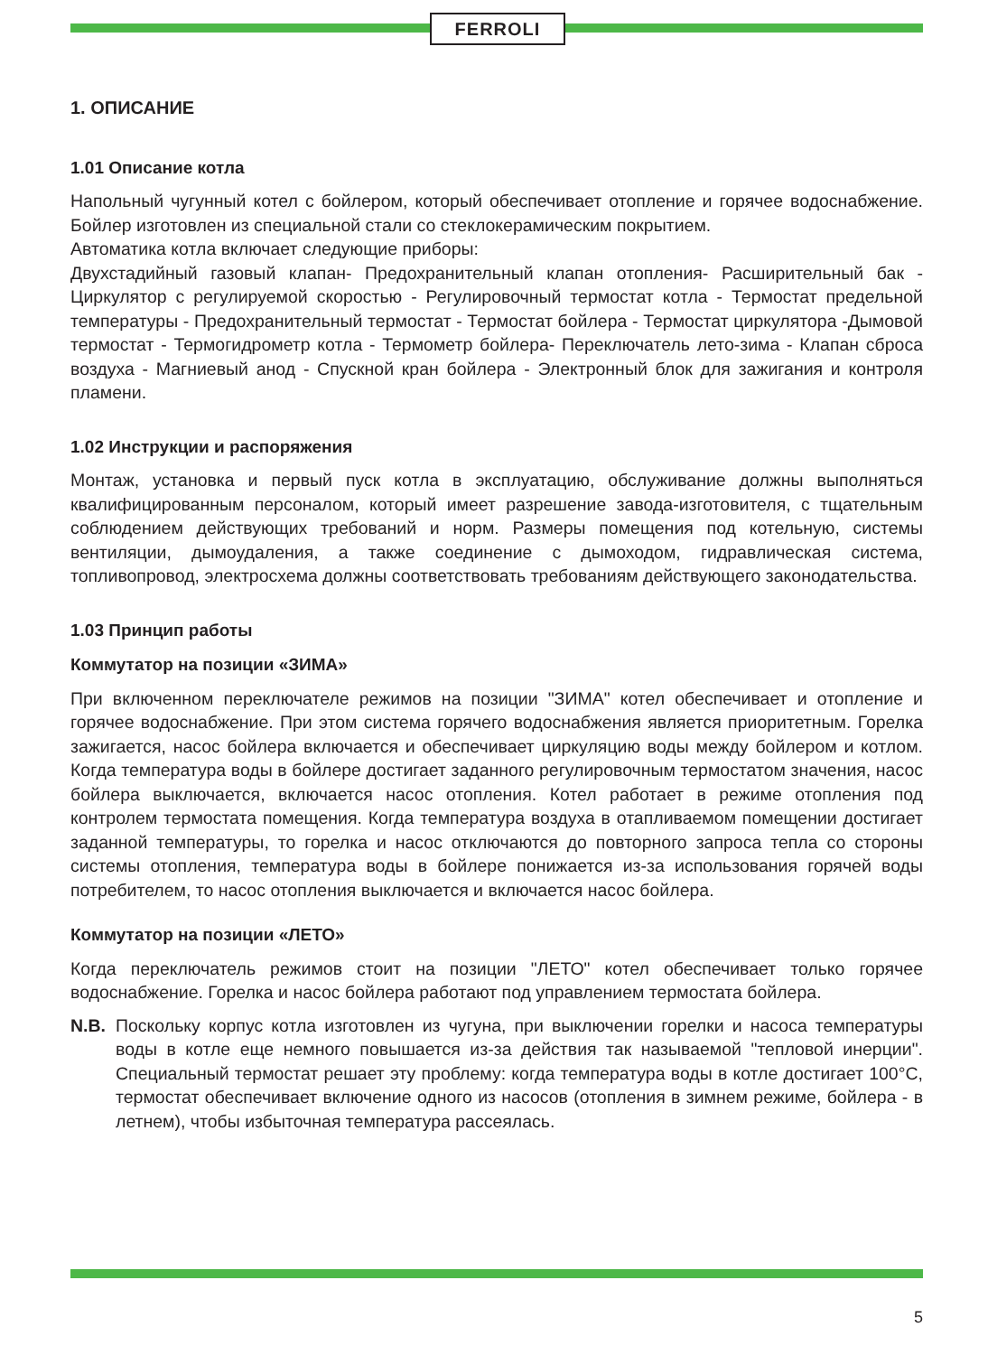FERROLI
1. ОПИСАНИЕ
1.01 Описание котла
Напольный чугунный котел с бойлером, который обеспечивает отопление и горячее водоснабжение. Бойлер изготовлен из специальной стали со стеклокерамическим покрытием.
Автоматика котла включает следующие приборы:
Двухстадийный газовый клапан- Предохранительный клапан отопления- Расширительный бак - Циркулятор с регулируемой скоростью - Регулировочный термостат котла - Термостат предельной температуры - Предохранительный термостат - Термостат бойлера - Термостат циркулятора -Дымовой термостат - Термогидрометр котла - Термометр бойлера- Переключатель лето-зима - Клапан сброса воздуха - Магниевый анод - Спускной кран бойлера - Электронный блок для зажигания и контроля пламени.
1.02 Инструкции и распоряжения
Монтаж, установка и первый пуск котла в эксплуатацию, обслуживание должны выполняться квалифицированным персоналом, который имеет разрешение завода-изготовителя, с тщательным соблюдением действующих требований и норм. Размеры помещения под котельную, системы вентиляции, дымоудаления, а также соединение с дымоходом, гидравлическая система, топливопровод, электросхема должны соответствовать требованиям действующего законодательства.
1.03 Принцип работы
Коммутатор на позиции «ЗИМА»
При включенном переключателе режимов на позиции "ЗИМА" котел обеспечивает и отопление и горячее водоснабжение. При этом система горячего водоснабжения является приоритетным. Горелка зажигается, насос бойлера включается и обеспечивает циркуляцию воды между бойлером и котлом. Когда температура воды в бойлере достигает заданного регулировочным термостатом значения, насос бойлера выключается, включается насос отопления. Котел работает в режиме отопления под контролем термостата помещения. Когда температура воздуха в отапливаемом помещении достигает заданной температуры, то горелка и насос отключаются до повторного запроса тепла со стороны системы отопления, температура воды в бойлере понижается из-за использования горячей воды потребителем, то насос отопления выключается и включается насос бойлера.
Коммутатор на позиции «ЛЕТО»
Когда переключатель режимов стоит на позиции "ЛЕТО" котел обеспечивает только горячее водоснабжение. Горелка и насос бойлера работают под управлением термостата бойлера.
N.B. Поскольку корпус котла изготовлен из чугуна, при выключении горелки и насоса температуры воды в котле еще немного повышается из-за действия так называемой "тепловой инерции". Специальный термостат решает эту проблему: когда температура воды в котле достигает 100°C, термостат обеспечивает включение одного из насосов (отопления в зимнем режиме, бойлера - в летнем), чтобы избыточная температура рассеялась.
5